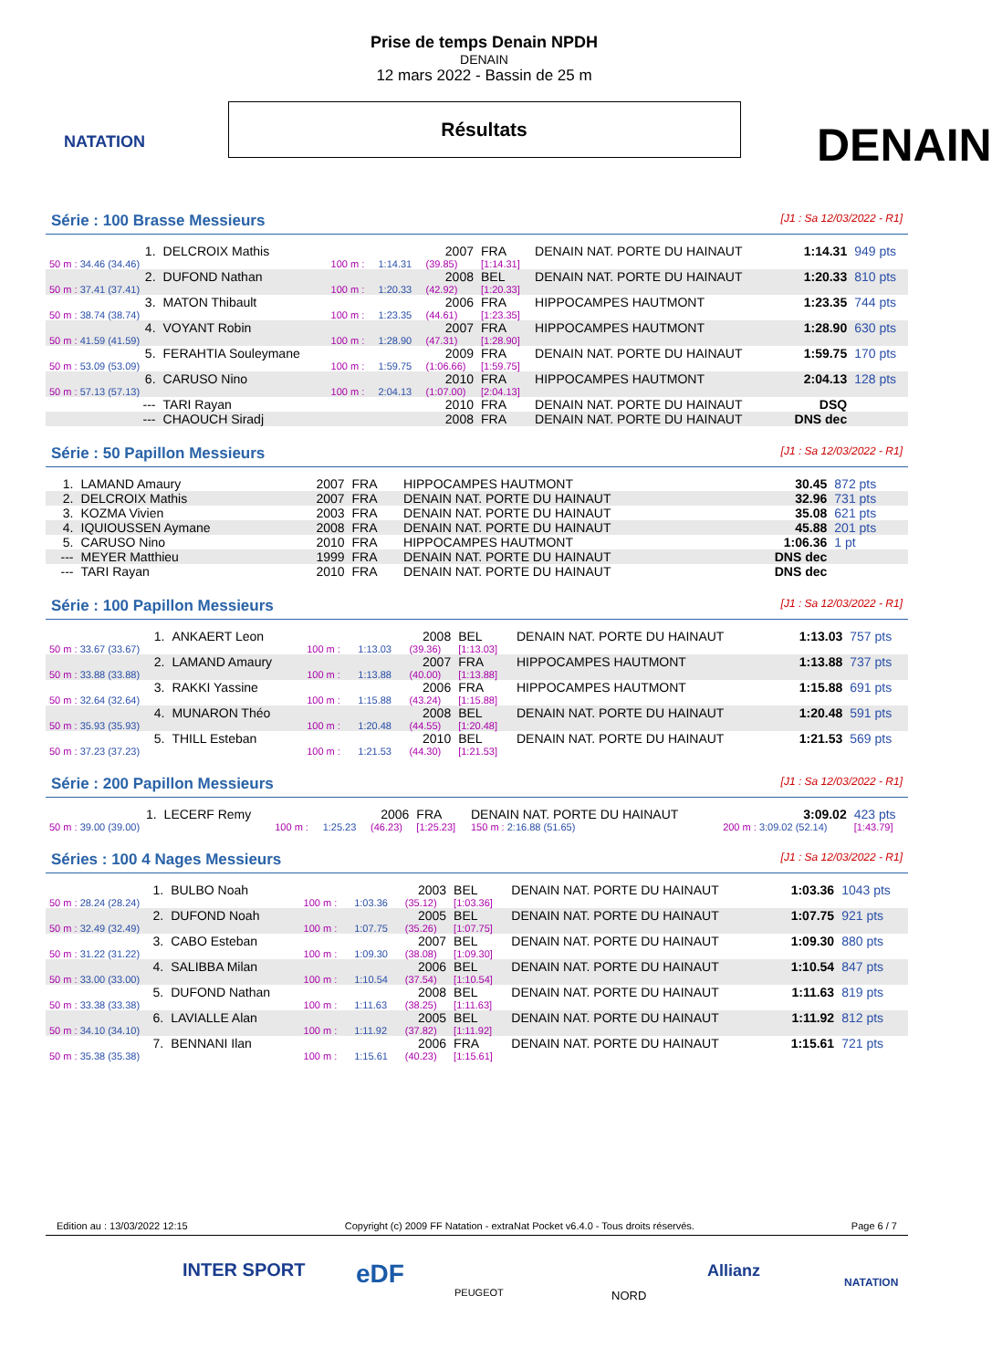NATATION DENAIN
Prise de temps Denain NPDH
DENAIN
12 mars 2022 - Bassin de 25 m
Résultats
Série : 100 Brasse Messieurs [J1 : Sa 12/03/2022 - R1]
| 1. | DELCROIX Mathis | | | 2007 | FRA | DENAIN NAT. PORTE DU HAINAUT | 1:14.31 | 949 pts |
| 50 m : 34.46 (34.46) | | 100 m : | 1:14.31 | (39.85) | [1:14.31] | | | |
| 2. | DUFOND Nathan | | | 2008 | BEL | DENAIN NAT. PORTE DU HAINAUT | 1:20.33 | 810 pts |
| 50 m : 37.41 (37.41) | | 100 m : | 1:20.33 | (42.92) | [1:20.33] | | | |
| 3. | MATON Thibault | | | 2006 | FRA | HIPPOCAMPES HAUTMONT | 1:23.35 | 744 pts |
| 50 m : 38.74 (38.74) | | 100 m : | 1:23.35 | (44.61) | [1:23.35] | | | |
| 4. | VOYANT Robin | | | 2007 | FRA | HIPPOCAMPES HAUTMONT | 1:28.90 | 630 pts |
| 50 m : 41.59 (41.59) | | 100 m : | 1:28.90 | (47.31) | [1:28.90] | | | |
| 5. | FERAHTIA Souleymane | | | 2009 | FRA | DENAIN NAT. PORTE DU HAINAUT | 1:59.75 | 170 pts |
| 50 m : 53.09 (53.09) | | 100 m : | 1:59.75 | (1:06.66) | [1:59.75] | | | |
| 6. | CARUSO Nino | | | 2010 | FRA | HIPPOCAMPES HAUTMONT | 2:04.13 | 128 pts |
| 50 m : 57.13 (57.13) | | 100 m : | 2:04.13 | (1:07.00) | [2:04.13] | | | |
| --- | TARI Rayan | | | 2010 | FRA | DENAIN NAT. PORTE DU HAINAUT | DSQ | |
| --- | CHAOUCH Siradj | | | 2008 | FRA | DENAIN NAT. PORTE DU HAINAUT | DNS dec | |
Série : 50 Papillon Messieurs [J1 : Sa 12/03/2022 - R1]
| 1. | LAMAND Amaury | 2007 | FRA | HIPPOCAMPES HAUTMONT | 30.45 | 872 pts |
| 2. | DELCROIX Mathis | 2007 | FRA | DENAIN NAT. PORTE DU HAINAUT | 32.96 | 731 pts |
| 3. | KOZMA Vivien | 2003 | FRA | DENAIN NAT. PORTE DU HAINAUT | 35.08 | 621 pts |
| 4. | IQUIOUSSEN Aymane | 2008 | FRA | DENAIN NAT. PORTE DU HAINAUT | 45.88 | 201 pts |
| 5. | CARUSO Nino | 2010 | FRA | HIPPOCAMPES HAUTMONT | 1:06.36 | 1 pt |
| --- | MEYER Matthieu | 1999 | FRA | DENAIN NAT. PORTE DU HAINAUT | DNS dec | |
| --- | TARI Rayan | 2010 | FRA | DENAIN NAT. PORTE DU HAINAUT | DNS dec | |
Série : 100 Papillon Messieurs [J1 : Sa 12/03/2022 - R1]
| 1. | ANKAERT Leon | | | 2008 | BEL | DENAIN NAT. PORTE DU HAINAUT | 1:13.03 | 757 pts |
| 50 m : 33.67 (33.67) | | 100 m : | 1:13.03 | (39.36) | [1:13.03] | | | |
| 2. | LAMAND Amaury | | | 2007 | FRA | HIPPOCAMPES HAUTMONT | 1:13.88 | 737 pts |
| 50 m : 33.88 (33.88) | | 100 m : | 1:13.88 | (40.00) | [1:13.88] | | | |
| 3. | RAKKI Yassine | | | 2006 | FRA | HIPPOCAMPES HAUTMONT | 1:15.88 | 691 pts |
| 50 m : 32.64 (32.64) | | 100 m : | 1:15.88 | (43.24) | [1:15.88] | | | |
| 4. | MUNARON Théo | | | 2008 | BEL | DENAIN NAT. PORTE DU HAINAUT | 1:20.48 | 591 pts |
| 50 m : 35.93 (35.93) | | 100 m : | 1:20.48 | (44.55) | [1:20.48] | | | |
| 5. | THILL Esteban | | | 2010 | BEL | DENAIN NAT. PORTE DU HAINAUT | 1:21.53 | 569 pts |
| 50 m : 37.23 (37.23) | | 100 m : | 1:21.53 | (44.30) | [1:21.53] | | | |
Série : 200 Papillon Messieurs [J1 : Sa 12/03/2022 - R1]
| 1. | LECERF Remy | | | 2006 | FRA | DENAIN NAT. PORTE DU HAINAUT | 3:09.02 | 423 pts |
| 50 m : 39.00 (39.00) | | 100 m : | 1:25.23 | (46.23) | [1:25.23] | 150 m : 2:16.88 (51.65) | 200 m : 3:09.02 (52.14) | [1:43.79] |
Séries : 100 4 Nages Messieurs [J1 : Sa 12/03/2022 - R1]
| 1. | BULBO Noah | | | 2003 | BEL | DENAIN NAT. PORTE DU HAINAUT | 1:03.36 | 1043 pts |
| 50 m : 28.24 (28.24) | | 100 m : | 1:03.36 | (35.12) | [1:03.36] | | | |
| 2. | DUFOND Noah | | | 2005 | BEL | DENAIN NAT. PORTE DU HAINAUT | 1:07.75 | 921 pts |
| 50 m : 32.49 (32.49) | | 100 m : | 1:07.75 | (35.26) | [1:07.75] | | | |
| 3. | CABO Esteban | | | 2007 | BEL | DENAIN NAT. PORTE DU HAINAUT | 1:09.30 | 880 pts |
| 50 m : 31.22 (31.22) | | 100 m : | 1:09.30 | (38.08) | [1:09.30] | | | |
| 4. | SALIBBA Milan | | | 2006 | BEL | DENAIN NAT. PORTE DU HAINAUT | 1:10.54 | 847 pts |
| 50 m : 33.00 (33.00) | | 100 m : | 1:10.54 | (37.54) | [1:10.54] | | | |
| 5. | DUFOND Nathan | | | 2008 | BEL | DENAIN NAT. PORTE DU HAINAUT | 1:11.63 | 819 pts |
| 50 m : 33.38 (33.38) | | 100 m : | 1:11.63 | (38.25) | [1:11.63] | | | |
| 6. | LAVIALLE Alan | | | 2005 | BEL | DENAIN NAT. PORTE DU HAINAUT | 1:11.92 | 812 pts |
| 50 m : 34.10 (34.10) | | 100 m : | 1:11.92 | (37.82) | [1:11.92] | | | |
| 7. | BENNANI Ilan | | | 2006 | FRA | DENAIN NAT. PORTE DU HAINAUT | 1:15.61 | 721 pts |
| 50 m : 35.38 (35.38) | | 100 m : | 1:15.61 | (40.23) | [1:15.61] | | | |
Edition au : 13/03/2022 12:15 Copyright (c) 2009 FF Natation - extraNat Pocket v6.4.0 - Tous droits réservés. Page 6 / 7
INTER SPORT eDF
PEUGEOT NORD
Allianz
NATATION